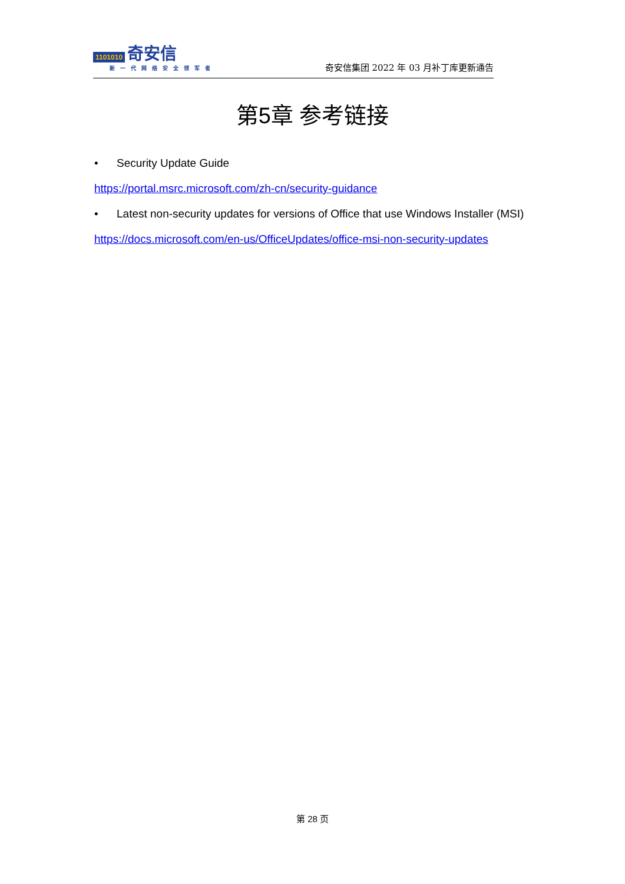1101010 奇安信
新一代网络安全领军者
奇安信集团 2022 年 03 月补丁库更新通告
第5章 参考链接
• Security Update Guide
https://portal.msrc.microsoft.com/zh-cn/security-guidance
• Latest non-security updates for versions of Office that use Windows Installer (MSI)
https://docs.microsoft.com/en-us/OfficeUpdates/office-msi-non-security-updates
第 28 页